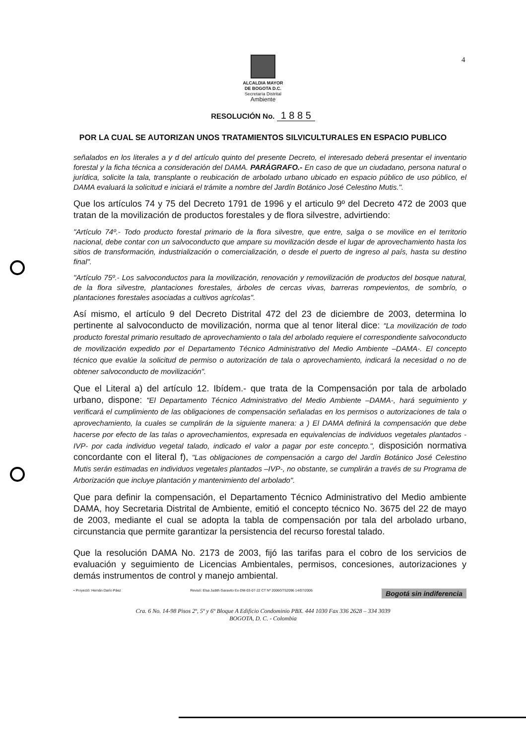4
ALCALDIA MAYOR
DE BOGOTA D.C.
Secretaría Distrital
Ambiente
RESOLUCIÓN No. 1 8 8 5
POR LA CUAL SE AUTORIZAN UNOS TRATAMIENTOS SILVICULTURALES EN ESPACIO PUBLICO
señalados en los literales a y d del artículo quinto del presente Decreto, el interesado deberá presentar el inventario forestal y la ficha técnica a consideración del DAMA. PARÁGRAFO.- En caso de que un ciudadano, persona natural o jurídica, solicite la tala, transplante o reubicación de arbolado urbano ubicado en espacio público de uso público, el DAMA evaluará la solicitud e iniciará el trámite a nombre del Jardín Botánico José Celestino Mutis.".
Que los artículos 74 y 75 del Decreto 1791 de 1996 y el articulo 9º del Decreto 472 de 2003 que tratan de la movilización de productos forestales y de flora silvestre, advirtiendo:
"Artículo 74º.- Todo producto forestal primario de la flora silvestre, que entre, salga o se movilice en el territorio nacional, debe contar con un salvoconducto que ampare su movilización desde el lugar de aprovechamiento hasta los sitios de transformación, industrialización o comercialización, o desde el puerto de ingreso al país, hasta su destino final".
"Artículo 75º.- Los salvoconductos para la movilización, renovación y removilización de productos del bosque natural, de la flora silvestre, plantaciones forestales, árboles de cercas vivas, barreras rompevientos, de sombrío, o plantaciones forestales asociadas a cultivos agrícolas".
Así mismo, el artículo 9 del Decreto Distrital 472 del 23 de diciembre de 2003, determina lo pertinente al salvoconducto de movilización, norma que al tenor literal dice: "La movilización de todo producto forestal primario resultado de aprovechamiento o tala del arbolado requiere el correspondiente salvoconducto de movilización expedido por el Departamento Técnico Administrativo del Medio Ambiente –DAMA-. El concepto técnico que evalúe la solicitud de permiso o autorización de tala o aprovechamiento, indicará la necesidad o no de obtener salvoconducto de movilización".
Que el Literal a) del artículo 12. Ibídem.- que trata de la Compensación por tala de arbolado urbano, dispone: "El Departamento Técnico Administrativo del Medio Ambiente –DAMA-, hará seguimiento y verificará el cumplimiento de las obligaciones de compensación señaladas en los permisos o autorizaciones de tala o aprovechamiento, la cuales se cumplirán de la siguiente manera: a ) El DAMA definirá la compensación que debe hacerse por efecto de las talas o aprovechamientos, expresada en equivalencias de individuos vegetales plantados -IVP- por cada individuo vegetal talado, indicado el valor a pagar por este concepto.", disposición normativa concordante con el literal f), "Las obligaciones de compensación a cargo del Jardín Botánico José Celestino Mutis serán estimadas en individuos vegetales plantados –IVP-, no obstante, se cumplirán a través de su Programa de Arborización que incluye plantación y mantenimiento del arbolado".
Que para definir la compensación, el Departamento Técnico Administrativo del Medio ambiente DAMA, hoy Secretaria Distrital de Ambiente, emitió el concepto técnico No. 3675 del 22 de mayo de 2003, mediante el cual se adopta la tabla de compensación por tala del arbolado urbano, circunstancia que permite garantizar la persistencia del recurso forestal talado.
Que la resolución DAMA No. 2173 de 2003, fijó las tarifas para el cobro de los servicios de evaluación y seguimiento de Licencias Ambientales, permisos, concesiones, autorizaciones y demás instrumentos de control y manejo ambiental.
• Proyectó: Hernán Darío Páez Revisó: Elsa Judith Garavito Ex-DM-03-07-22 CT Nº 2006GTS2096 14/07/2006 Bogotá sin indiferencia
Cra. 6 No. 14-98 Pisos 2º, 5º y 6º Bloque A Edificio Condominio PBX. 444 1030 Fax 336 2628 – 334 3039
BOGOTA, D. C. - Colombia